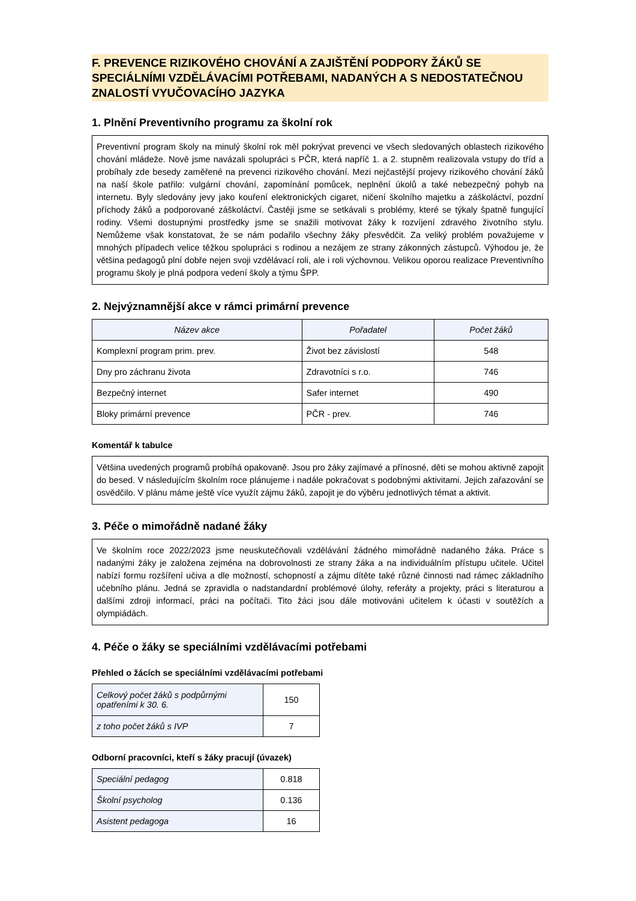F. PREVENCE RIZIKOVÉHO CHOVÁNÍ A ZAJIŠTĚNÍ PODPORY ŽÁKŮ SE SPECIÁLNÍMI VZDĚLÁVACÍMI POTŘEBAMI, NADANÝCH A S NEDOSTATEČNOU ZNALOSTÍ VYUČOVACÍHO JAZYKA
1. Plnění Preventivního programu za školní rok
Preventivní program školy na minulý školní rok měl pokrývat prevenci ve všech sledovaných oblastech rizikového chování mládeže. Nově jsme navázali spolupráci s PČR, která napříč 1. a 2. stupněm realizovala vstupy do tříd a probíhaly zde besedy zaměřené na prevenci rizikového chování. Mezi nejčastější projevy rizikového chování žáků na naší škole patřilo: vulgární chování, zapomínání pomůcek, neplnění úkolů a také nebezpečný pohyb na internetu. Byly sledovány jevy jako kouření elektronických cigaret, ničení školního majetku a záškoláctví, pozdní příchody žáků a podporované záškoláctví. Častěji jsme se setkávali s problémy, které se týkaly špatně fungující rodiny. Všemi dostupnými prostředky jsme se snažili motivovat žáky k rozvíjení zdravého životního stylu. Nemůžeme však konstatovat, že se nám podařilo všechny žáky přesvědčit. Za veliký problém považujeme v mnohých případech velice těžkou spolupráci s rodinou a nezájem ze strany zákonných zástupců. Výhodou je, že většina pedagogů plní dobře nejen svoji vzdělávací roli, ale i roli výchovnou. Velikou oporou realizace Preventivního programu školy je plná podpora vedení školy a týmu ŠPP.
2. Nejvýznamnější akce v rámci primární prevence
| Název akce | Pořadatel | Počet žáků |
| --- | --- | --- |
| Komplexní program prim. prev. | Život bez závislostí | 548 |
| Dny pro záchranu života | Zdravotníci s r.o. | 746 |
| Bezpečný internet | Safer internet | 490 |
| Bloky primární prevence | PČR - prev. | 746 |
Komentář k tabulce
Většina uvedených programů probíhá opakovaně. Jsou pro žáky zajímavé a přínosné, děti se mohou aktivně zapojit do besed. V následujícím školním roce plánujeme i nadále pokračovat s podobnými aktivitami. Jejich zařazování se osvědčilo. V plánu máme ještě více využít zájmu žáků, zapojit je do výběru jednotlivých témat a aktivit.
3. Péče o mimořádně nadané žáky
Ve školním roce 2022/2023 jsme neuskutečňovali vzdělávání žádného mimořádně nadaného žáka. Práce s nadanými žáky je založena zejména na dobrovolnosti ze strany žáka a na individuálním přístupu učitele. Učitel nabízí formu rozšíření učiva a dle možností, schopností a zájmu dítěte také různé činnosti nad rámec základního učebního plánu. Jedná se zpravidla o nadstandardní problémové úlohy, referáty a projekty, práci s literaturou a dalšími zdroji informací, práci na počítači. Tito žáci jsou dále motivováni učitelem k účasti v soutěžích a olympiádách.
4. Péče o žáky se speciálními vzdělávacími potřebami
Přehled o žácích se speciálními vzdělávacími potřebami
| Celkový počet žáků s podpůrnými opatřeními k 30. 6. | 150 |
| z toho počet žáků s IVP | 7 |
Odborní pracovníci, kteří s žáky pracují (úvazek)
| Speciální pedagog | 0.818 |
| Školní psycholog | 0.136 |
| Asistent pedagoga | 16 |